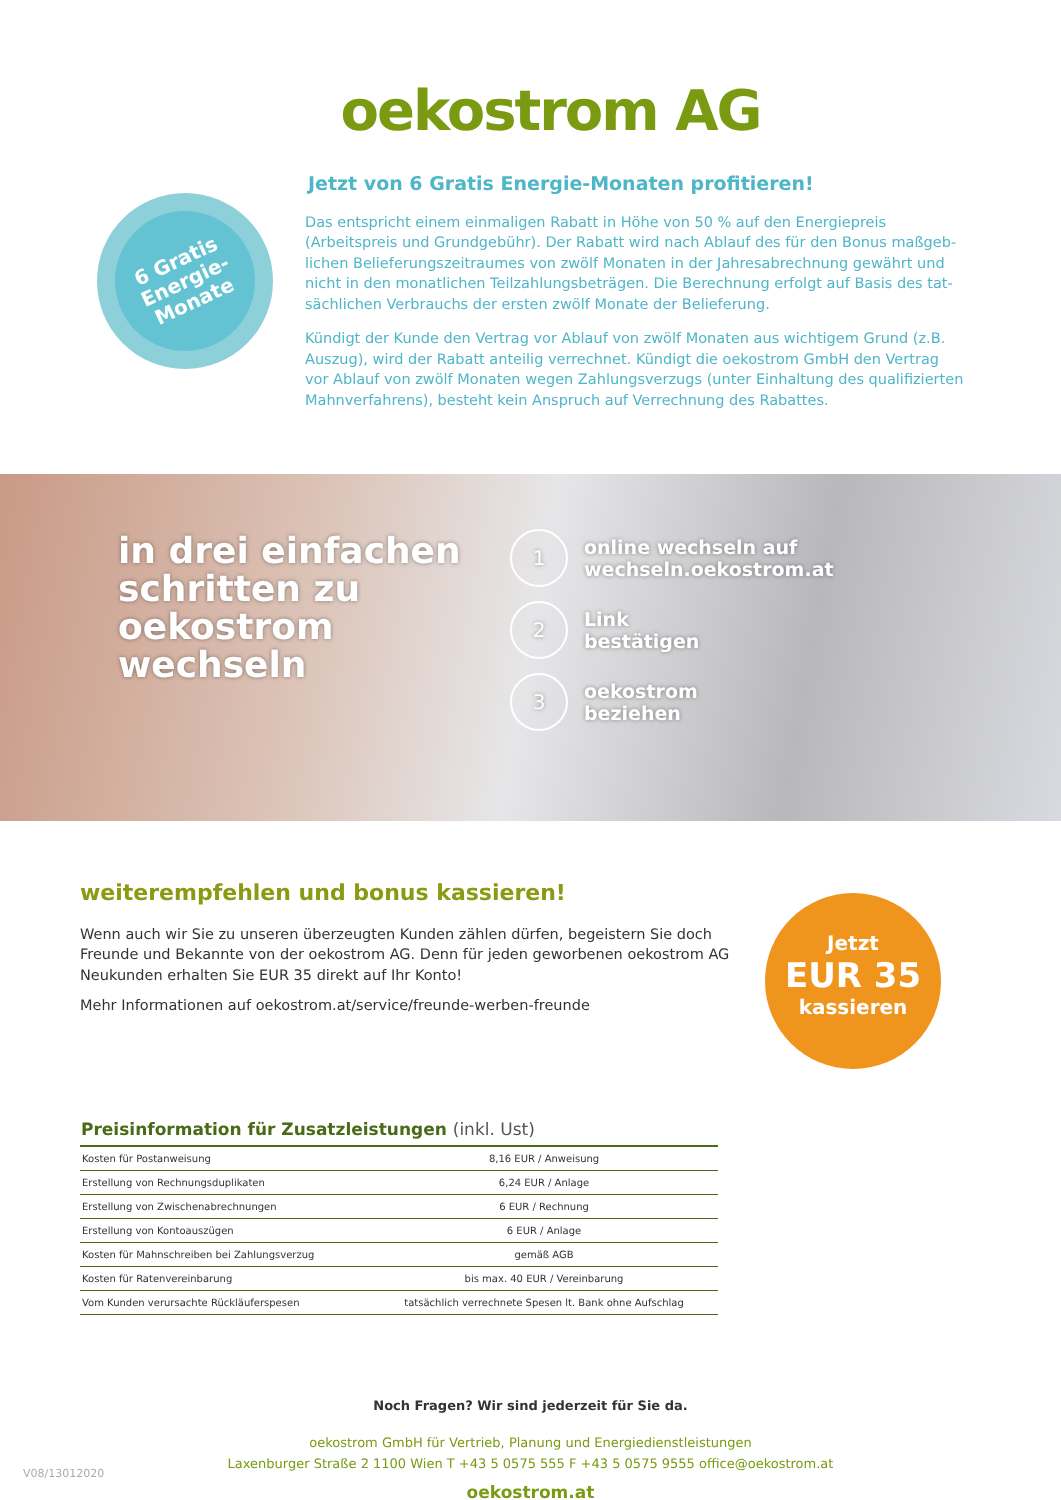oekostrom AG
6 Gratis
Energie-
Monate
Jetzt von 6 Gratis Energie-Monaten profitieren!
Das entspricht einem einmaligen Rabatt in Höhe von 50 % auf den Energiepreis (Arbeitspreis und Grundgebühr). Der Rabatt wird nach Ablauf des für den Bonus maßgeb­lichen Belieferungszeitraumes von zwölf Monaten in der Jahresabrechnung gewährt und nicht in den monatlichen Teilzahlungsbeträgen. Die Berechnung erfolgt auf Basis des tat­sächlichen Verbrauchs der ersten zwölf Monate der Belieferung.
Kündigt der Kunde den Vertrag vor Ablauf von zwölf Monaten aus wichtigem Grund (z.B. Auszug), wird der Rabatt anteilig verrechnet. Kündigt die oekostrom GmbH den Vertrag vor Ablauf von zwölf Monaten wegen Zahlungsverzugs (unter Einhaltung des qualifizierten Mahnverfahrens), besteht kein Anspruch auf Verrechnung des Rabattes.
in drei einfachen schritten zu oekostrom wechseln
1
online wechseln auf
wechseln.oekostrom.at
2
Link
bestätigen
3
oekostrom
beziehen
weiterempfehlen und bonus kassieren!
Wenn auch wir Sie zu unseren überzeugten Kunden zählen dürfen, begeistern Sie doch Freunde und Bekannte von der oekostrom AG. Denn für jeden geworbenen oekostrom AG Neukunden erhalten Sie EUR 35 direkt auf Ihr Konto!
Mehr Informationen auf oekostrom.at/service/freunde-werben-freunde
Jetzt
EUR 35
kassieren
Preisinformation für Zusatzleistungen (inkl. Ust)
| Kosten für Postanweisung | 8,16 EUR / Anweisung |
| Erstellung von Rechnungsduplikaten | 6,24 EUR / Anlage |
| Erstellung von Zwischenabrechnungen | 6 EUR / Rechnung |
| Erstellung von Kontoauszügen | 6 EUR / Anlage |
| Kosten für Mahnschreiben bei Zahlungsverzug | gemäß AGB |
| Kosten für Ratenvereinbarung | bis max. 40 EUR / Vereinbarung |
| Vom Kunden verursachte Rückläuferspesen | tatsächlich verrechnete Spesen lt. Bank ohne Aufschlag |
Noch Fragen? Wir sind jederzeit für Sie da.
oekostrom GmbH für Vertrieb, Planung und Energiedienstleistungen
Laxenburger Straße 2 1100 Wien T +43 5 0575 555 F +43 5 0575 9555 office@oekostrom.at
oekostrom.at
V08/13012020